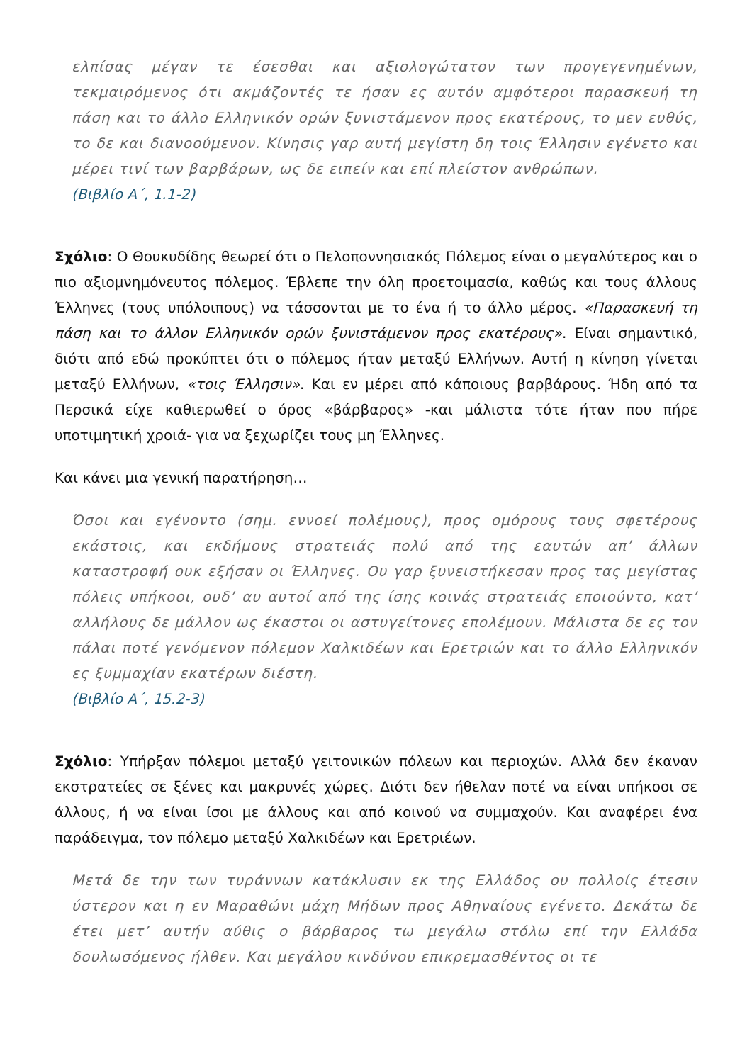ελπίσας μέγαν τε έσεσθαι και αξιολογώτατον των προγεγενημένων, τεκμαιρόμενος ότι ακμάζοντές τε ήσαν ες αυτόν αμφότεροι παρασκευή τη πάση και το άλλο Ελληνικόν ορών ξυνιστάμενον προς εκατέρους, το μεν ευθύς, το δε και διανοούμενον. Κίνησις γαρ αυτή μεγίστη δη τοις Έλλησιν εγένετο και μέρει τινί των βαρβάρων, ως δε ειπείν και επί πλείστον ανθρώπων.
(Βιβλίο Α΄, 1.1-2)
Σχόλιο: Ο Θουκυδίδης θεωρεί ότι ο Πελοποννησιακός Πόλεμος είναι ο μεγαλύτερος και ο πιο αξιομνημόνευτος πόλεμος. Έβλεπε την όλη προετοιμασία, καθώς και τους άλλους Έλληνες (τους υπόλοιπους) να τάσσονται με το ένα ή το άλλο μέρος. «Παρασκευή τη πάση και το άλλον Ελληνικόν ορών ξυνιστάμενον προς εκατέρους». Είναι σημαντικό, διότι από εδώ προκύπτει ότι ο πόλεμος ήταν μεταξύ Ελλήνων. Αυτή η κίνηση γίνεται μεταξύ Ελλήνων, «τοις Έλλησιν». Και εν μέρει από κάποιους βαρβάρους. Ήδη από τα Περσικά είχε καθιερωθεί ο όρος «βάρβαρος» -και μάλιστα τότε ήταν που πήρε υποτιμητική χροιά- για να ξεχωρίζει τους μη Έλληνες.
Και κάνει μια γενική παρατήρηση…
Όσοι και εγένοντο (σημ. εννοεί πολέμους), προς ομόρους τους σφετέρους εκάστοις, και εκδήμους στρατειάς πολύ από της εαυτών απ’ άλλων καταστροφή ουκ εξήσαν οι Έλληνες. Ου γαρ ξυνειστήκεσαν προς τας μεγίστας πόλεις υπήκοοι, ουδ’ αυ αυτοί από της ίσης κοινάς στρατειάς εποιούντο, κατ’ αλλήλους δε μάλλον ως έκαστοι οι αστυγείτονες επολέμουν. Μάλιστα δε ες τον πάλαι ποτέ γενόμενον πόλεμον Χαλκιδέων και Ερετριών και το άλλο Ελληνικόν ες ξυμμαχίαν εκατέρων διέστη.
(Βιβλίο Α΄, 15.2-3)
Σχόλιο: Υπήρξαν πόλεμοι μεταξύ γειτονικών πόλεων και περιοχών. Αλλά δεν έκαναν εκστρατείες σε ξένες και μακρυνές χώρες. Διότι δεν ήθελαν ποτέ να είναι υπήκοοι σε άλλους, ή να είναι ίσοι με άλλους και από κοινού να συμμαχούν. Και αναφέρει ένα παράδειγμα, τον πόλεμο μεταξύ Χαλκιδέων και Ερετριέων.
Μετά δε την των τυράννων κατάκλυσιν εκ της Ελλάδος ου πολλοίς έτεσιν ύστερον και η εν Μαραθώνι μάχη Μήδων προς Αθηναίους εγένετο. Δεκάτω δε έτει μετ’ αυτήν αύθις ο βάρβαρος τω μεγάλω στόλω επί την Ελλάδα δουλωσόμενος ήλθεν. Και μεγάλου κινδύνου επικρεμασθέντος οι τε